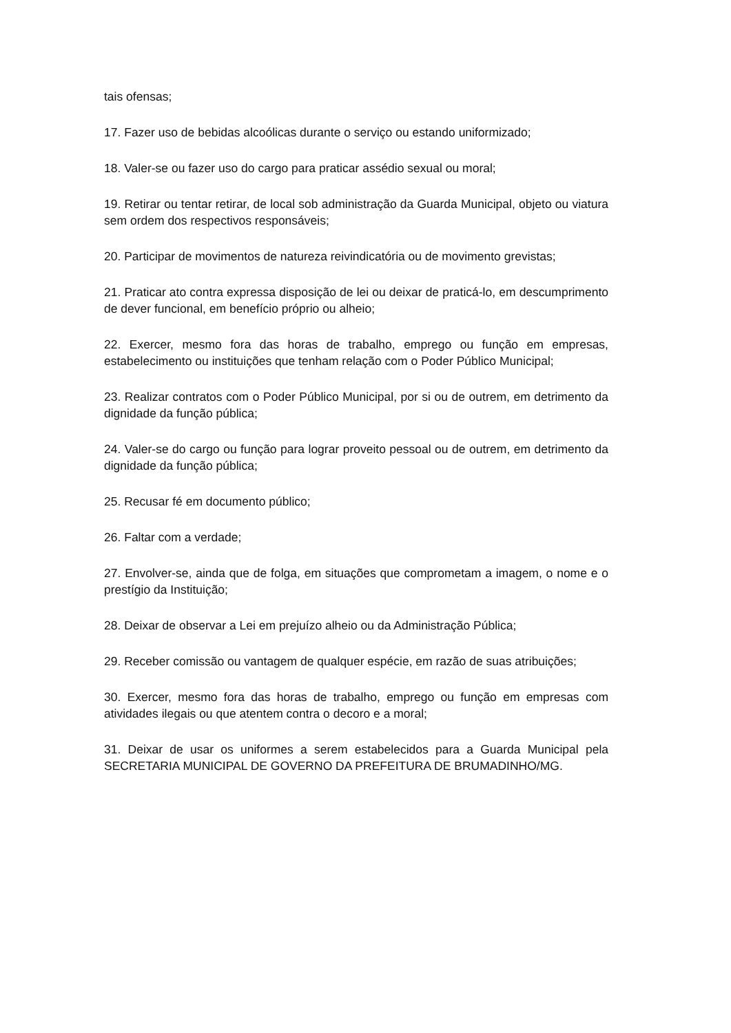tais ofensas;
17. Fazer uso de bebidas alcoólicas durante o serviço ou estando uniformizado;
18. Valer-se ou fazer uso do cargo para praticar assédio sexual ou moral;
19. Retirar ou tentar retirar, de local sob administração da Guarda Municipal, objeto ou viatura sem ordem dos respectivos responsáveis;
20. Participar de movimentos de natureza reivindicatória ou de movimento grevistas;
21. Praticar ato contra expressa disposição de lei ou deixar de praticá-lo, em descumprimento de dever funcional, em benefício próprio ou alheio;
22. Exercer, mesmo fora das horas de trabalho, emprego ou função em empresas, estabelecimento ou instituições que tenham relação com o Poder Público Municipal;
23. Realizar contratos com o Poder Público Municipal, por si ou de outrem, em detrimento da dignidade da função pública;
24. Valer-se do cargo ou função para lograr proveito pessoal ou de outrem, em detrimento da dignidade da função pública;
25. Recusar fé em documento público;
26. Faltar com a verdade;
27. Envolver-se, ainda que de folga, em situações que comprometam a imagem, o nome e o prestígio da Instituição;
28. Deixar de observar a Lei em prejuízo alheio ou da Administração Pública;
29. Receber comissão ou vantagem de qualquer espécie, em razão de suas atribuições;
30. Exercer, mesmo fora das horas de trabalho, emprego ou função em empresas com atividades ilegais ou que atentem contra o decoro e a moral;
31. Deixar de usar os uniformes a serem estabelecidos para a Guarda Municipal pela SECRETARIA MUNICIPAL DE GOVERNO DA PREFEITURA DE BRUMADINHO/MG.